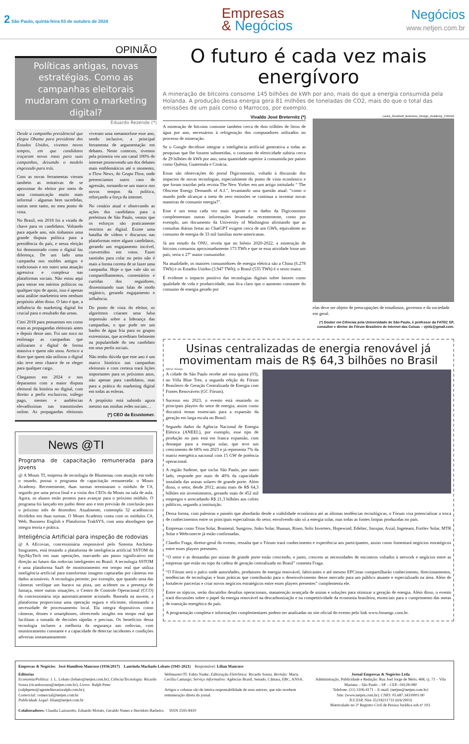2 São Paulo, quinta-feira 03 de outubro de 2024
Empresas
& Negócios
Negócios
www.netjen.com.br
OPINIÃO
Políticas antigas, novas estratégias. Como as campanhas eleitorais mudaram com o marketing digital?
Eduardo Rezende (*)
Desde a campanha presidencial que elegeu Obama para presidente dos Estados Unidos, vivemos novos tempos, em que candidatos traçaram novas rotas para suas campanhas, deixando o modelo engessado para trás.
Com as novas ferramentas vieram também as tentativas de se aproximar do eleitor por meio de uma comunicação muito mais informal - algumas bem sucedidas, outras nem tanto, no meu ponto de vista.
No Brasil, em 2018 foi a virada de chave para os candidatos. Voltando para aquele ano, nós tínhamos uma grande disputa política para a presidência do país, e nessa eleição foi demonstrado como o digital faz diferença. De um lado uma campanha nos moldes antigos e tradicionais e em outro uma atuação agressiva e complexa nas plataformas sociais. Não estou aqui para entrar em méritos políticos ou qualquer tipo de apoio, isso é apenas uma análise marketeira sem nenhum propósito além disso. O fato é que, a influência do marketing digital foi crucial para o resultado das urnas.
Citei 2018 para pensarmos em como eram as propagandas eleitorais antes e depois desse ano. Foi um soco no estômago as campanhas que utilizaram o digital de forma massiva e quem não usou. Arrisco a dizer que quem não utilizou o digital não teve nem chance de se eleger para qualquer cargo.
Chegamos em 2024 e nos deparamos com a maior disputa eleitoral da história no digital, com direito a perfis exclusivos, tráfego pago, memes e audiências elevadíssimas nas transmissões online. As propagandas eleitorais viveram uma metamorfose esse ano, sendo inclusive, a principal ferramenta de argumentação em debates. Neste contexto, tivemos pela primeira vez um canal 100% de internet promovendo um dos debates mais emblemáticos até o momento, o Flow News, do Grupo Flow, onde presenciamos outro caso de agressão, tornando-se um marco nos novos tempos da política, reforçando a força da internet.
No cenário atual e observando as ações dos candidatos para a prefeitura de São Paulo, vemos que os esforços são praticamente restritos ao digital. Existe uma batalha de vídeos e discursos nas plataformas entre alguns candidatos, gerando um engajamento incrível, convertidos em votos. Fazer santinho para colar no peito não é mais a forma correta de se fazer uma campanha. Hoje o que vale são os compartilhamentos, comentários e curtidas dos seguidores, disseminando suas falas de modo orgânico, gerando engajamento e influência.
Do ponto de vista do eleitor, os algoritmos criaram uma falsa impressão sobre a liderança das campanhas, o que pode ser um banho de água fria para os grupos extremistas, que acreditam fielmente na popularidade do seu candidato em seus perfis sociais.
Não tenho dúvida que este ano é um marco histórico nas campanhas eleitorais e com certeza trará lições importantes para os próximos anos, não apenas para candidatos, mas para a prática do marketing digital em todas as esferas.
A propósito está subindo agora mesmo nas minhas redes sociais…
(*) CEO da Ecustomer.
News @TI
Programa de capacitação remunerada para jovens
@ A Mouts TI, empresa de tecnologia de Blumenau com atuação em todo o mundo, possui o programa de capacitação remunerada: o Mouts Academy. Recentemente, duas turmas terminaram o módulo de C#, seguido por uma prova final e a visita dos CEOs da Mouts na sala de aula. Agora, os alunos estão prontos para avançar para o próximo módulo. O programa foi lançado em junho deste ano e tem previsão de conclusão para o próximo mês de dezembro. Atualmente, contempla 32 acadêmicos divididos em duas turmas. O Mouts Academy conta com os módulos C#, Web, Business English e Plataforma TrakSYS, com uma abordagem que integra teoria e prática.
Inteligência Artificial para inspeção de rodovias
@ A AEcovias, concessionária responsável pelo Sistema Anchieta-Imigrantes, está testando a plataforma de inteligência artificial SSTOM da SpySkyTech em suas operações, marcando um passo significativo em direção ao futuro das rodovias inteligentes no Brasil. A tecnologia SSTOM é uma plataforma SaaS de monitoramento em tempo real que utiliza inteligência artificial para transformar imagens capturadas por câmeras em dados acionáveis. A tecnologia permite, por exemplo, que quando uma das câmeras verifique um buraco na pista, um acidente ou a presença de fumaça, entre outras situações, o Centro de Controle Operacional (CCO) da concessionária seja automaticamente acionado. Baseada na nuvem, a plataforma proporciona uma operação segura e eficiente, eliminando a necessidade de processamento local. Ela integra dispositivos como câmeras, drones e smartphones, oferecendo insights em tempo real que facilitam a tomada de decisões rápidas e precisas. Os benefícios dessa tecnologia incluem a melhoria da segurança nas rodovias, com monitoramento constante e a capacidade de detectar incidentes e condições adversas instantaneamente.
O futuro é cada vez mais energívoro
A mineração de bitcoins consome 145 bilhões de kWh por ano, mais do que a energia consumida pela Holanda. A produção dessa energia gera 81 milhões de toneladas de CO2, mais do que o total das emissões de um país como o Marrocos, por exemplo.
Vivaldo José Breternitz (*)
A mineração de bitcoins consome também cerca de dois trilhões de litros de água por ano, necessários à refrigeração dos computadores utilizados no processo de mineração.
Se o Google decidisse integrar a inteligência artificial generativa a todas as pesquisas que lhe fossem submetidas, o consumo de eletricidade subiria cerca de 29 bilhões de kWh por ano, uma quantidade superior à consumida por países como Quênia, Guatemala e Croácia.
Essas são observações do portal Digiconomist, voltado à discussão dos impactos de novas tecnologias, especialmente do ponto de vista econômico e que foram trazidas pela revista The New Yorker em um artigo intitulado “ The Obscene Energy Demands of A.I.”, levantando uma questão atual: “como o mundo pode alcançar a meta de zero emissões se continua a inventar novas maneiras de consumir energia?”.
Esse é um tema cada vez mais urgente e os dados da Digiconomist complementam outras informações levantadas recentemente, como por exemplo, um documento da University of Washington afirmando que as consultas diárias feitas ao ChatGPT exigem cerca de um GWh, equivalente ao consumo de energia de 33 mil famílias norte-americanas.
Já um estudo da ONU, revela que no biênio 2020-2022, a mineração de bitcoins consumiu aproximadamente 173 TWh e que se essa atividade fosse um país, seria o 27º maior consumidor.
Na atualidade, os maiores consumidores de energia elétrica são a China (6.278 TWh) e os Estados Unidos (3.947 TWh); o Brasil (535 TWh) é o sexto maior.
É evidente o impacto positivo das tecnologias digitais sobre fatores como qualidade de vida e produtividade, mas fica claro que o aumento constante do consumo de energia gerado por
Laura_Goodsell_Business_Design_Academy_CANVA
elas deve ser objeto de preocupações de estudiosos, governos e da sociedade em geral.
(*) Doutor em Ciências pela Universidade de São Paulo, é professor da FATEC SP, consultor e diretor do Fórum Brasileiro de Internet das Coisas – vjnitz@gmail.com.
Usinas centralizadas de energia renovável já movimentam mais de R$ 64,3 bilhões no Brasil
AI/GC Fórum
A cidade de São Paulo recebe até esta quinta (03), no Villa Blue Tree, a segunda edição do Fórum Brasileiro de Geração Centralizada de Energia com Fontes Renováveis (GC Fórum).
Sucesso em 2023, o evento está reunindo os principais players do setor de energia, assim como discutirá temas essenciais para a expansão da geração em larga escala no Brasil.
Segundo dados da Agência Nacional de Energia Elétrica (ANEEL), por exemplo, esse tipo de produção no país está em franca expansão, com destaque para a energia solar, que teve um crescimento de 68% em 2023 e já representa 7% da matriz energética nacional com 15 GW de potência operacional.
A região Sudeste, que inclui São Paulo, por outro lado, responde por mais de 40% da capacidade instalada das usinas solares de grande porte. Além disso, o setor, desde 2012, atraiu mais de R$ 64,3 bilhões em investimentos, gerando mais de 452 mil empregos e arrecadando R$ 21,3 bilhões aos cofres públicos, segundo a instituição.
Dessa forma, com palestras e painéis que abordarão desde a viabilidade econômica até as últimas tendências tecnológicas, o Fórum visa potencializar a troca de conhecimentos entre os principais especialistas do setor, envolvendo não só a energia solar, mas todas as fontes limpas produzidas no país.
Empresas como Trina Solar, Brametal, Sungrow, Jinko Solar, Huasun, Risen, Solis Inverters, Hopewind, Edeltec, Inoxpar, Axial, Ingeteam, Fortlev Solar, MTR Solar e Webconecte já estão confirmadas.
Claudio Fraga, diretor-geral do evento, ressalta que o Fórum trará conhecimento e experiência aos participantes, assim como fomentará negócios estratégicos entre esses players presentes.
“O setor e as demandas por usinas de grande porte estão crescendo, e junto, crescem as necessidades de encontros voltados à network e negócios entre as empresas que estão no topo da cadeia de geração centralizada no Brasil” comenta Fraga.
“O Fórum será o palco onde autoridades, produtores de energia renovável, fabricantes e até mesmo EPCistas compartilharão conhecimento, direcionamentos, tendências de tecnologias e boas práticas que contribuirão para o desenvolvimento desse mercado para um público atuante e especializado na área. Além de fortalecer parcerias e criar novos negócios estratégicos entre esses players presentes” complementa ele.
Entre os tópicos, serão discutidos desafios operacionais, manutenção avançada de usinas e soluções para otimizar a geração de energia. Além disso, o evento trará discussões sobre o papel da energia renovável na descarbonização e na competitividade da economia brasileira, essenciais para o cumprimento das metas de transição energética do país.
A programação completa e informações complementares podem ser analisadas no site oficial do evento pelo link www.forumgc.com.br.
Empresas & Negócios José Hamilton Mancuso (1936/2017) Laurinda Machado Lobato (1941-2021) Responsável: Lilian Mancuso
Editorias
Economia/Política: J. L. Lobato (lobato@netjen.com.br); Ciência/Tecnologia: Ricardo Souza (ricardosouza@netjen.com.br); Livros: Ralph Peter (ralphpeter@agenteliterarioralph.com.br);
Comercial: comercial@netjen.com.br
Publicidade Legal: lilian@netjen.com.br
Webmaster/TI: Fabio Nader; Editoração Eletrônica: Ricardo Souza. Revisão: Maria Cecília Camargo; Serviço informativo: Agências Brasil, Senado, Câmara, EBC, ANSA.
Artigos e colunas são de inteira responsabilidade de seus autores, que não recebem remuneração direta do jornal.
Jornal Empresas & Negócios Ltda
Administração, Publicidade e Redação: Rua Joel Jorge de Melo, 468, cj. 71 – Vila Mariana – São Paulo – SP – CEP.: 04128-080
Telefone: (11) 3106-4171 – E-mail: (netjen@netjen.com.br)
Site: (www.netjen.com.br). CNPJ: 05.687.343/0001-90
JUCESP, Nire 35218211731 (6/6/2003)
Matriculado no 3º Registro Civil de Pessoa Jurídica sob nº 103.
Colaboradores: Claudia Lazzarotto, Eduardo Moisés, Geraldo Nunes e Heródoto Barbeiro. ISSN 2595-8410